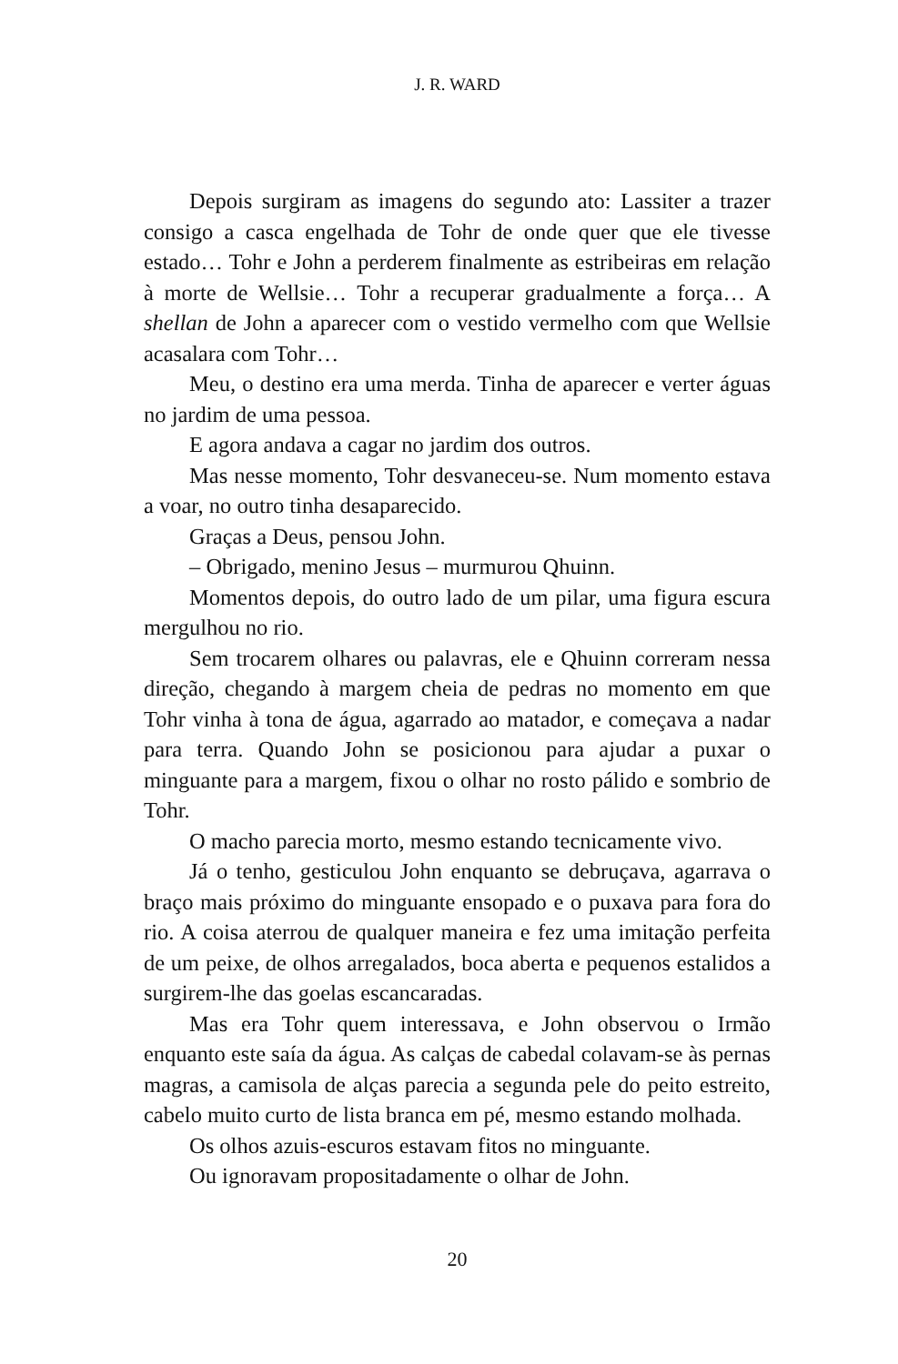J. R. WARD
Depois surgiram as imagens do segundo ato: Lassiter a trazer consigo a casca engelhada de Tohr de onde quer que ele tivesse estado… Tohr e John a perderem finalmente as estribeiras em relação à morte de Wellsie… Tohr a recuperar gradualmente a força… A shellan de John a aparecer com o vestido vermelho com que Wellsie acasalara com Tohr…
Meu, o destino era uma merda. Tinha de aparecer e verter águas no jardim de uma pessoa.
E agora andava a cagar no jardim dos outros.
Mas nesse momento, Tohr desvaneceu-se. Num momento estava a voar, no outro tinha desaparecido.
Graças a Deus, pensou John.
– Obrigado, menino Jesus – murmurou Qhuinn.
Momentos depois, do outro lado de um pilar, uma figura escura mergulhou no rio.
Sem trocarem olhares ou palavras, ele e Qhuinn correram nessa direção, chegando à margem cheia de pedras no momento em que Tohr vinha à tona de água, agarrado ao matador, e começava a nadar para terra. Quando John se posicionou para ajudar a puxar o minguante para a margem, fixou o olhar no rosto pálido e sombrio de Tohr.
O macho parecia morto, mesmo estando tecnicamente vivo.
Já o tenho, gesticulou John enquanto se debruçava, agarrava o braço mais próximo do minguante ensopado e o puxava para fora do rio. A coisa aterrou de qualquer maneira e fez uma imitação perfeita de um peixe, de olhos arregalados, boca aberta e pequenos estalidos a surgirem-lhe das goelas escancaradas.
Mas era Tohr quem interessava, e John observou o Irmão enquanto este saía da água. As calças de cabedal colavam-se às pernas magras, a camisola de alças parecia a segunda pele do peito estreito, cabelo muito curto de lista branca em pé, mesmo estando molhada.
Os olhos azuis-escuros estavam fitos no minguante.
Ou ignoravam propositadamente o olhar de John.
20